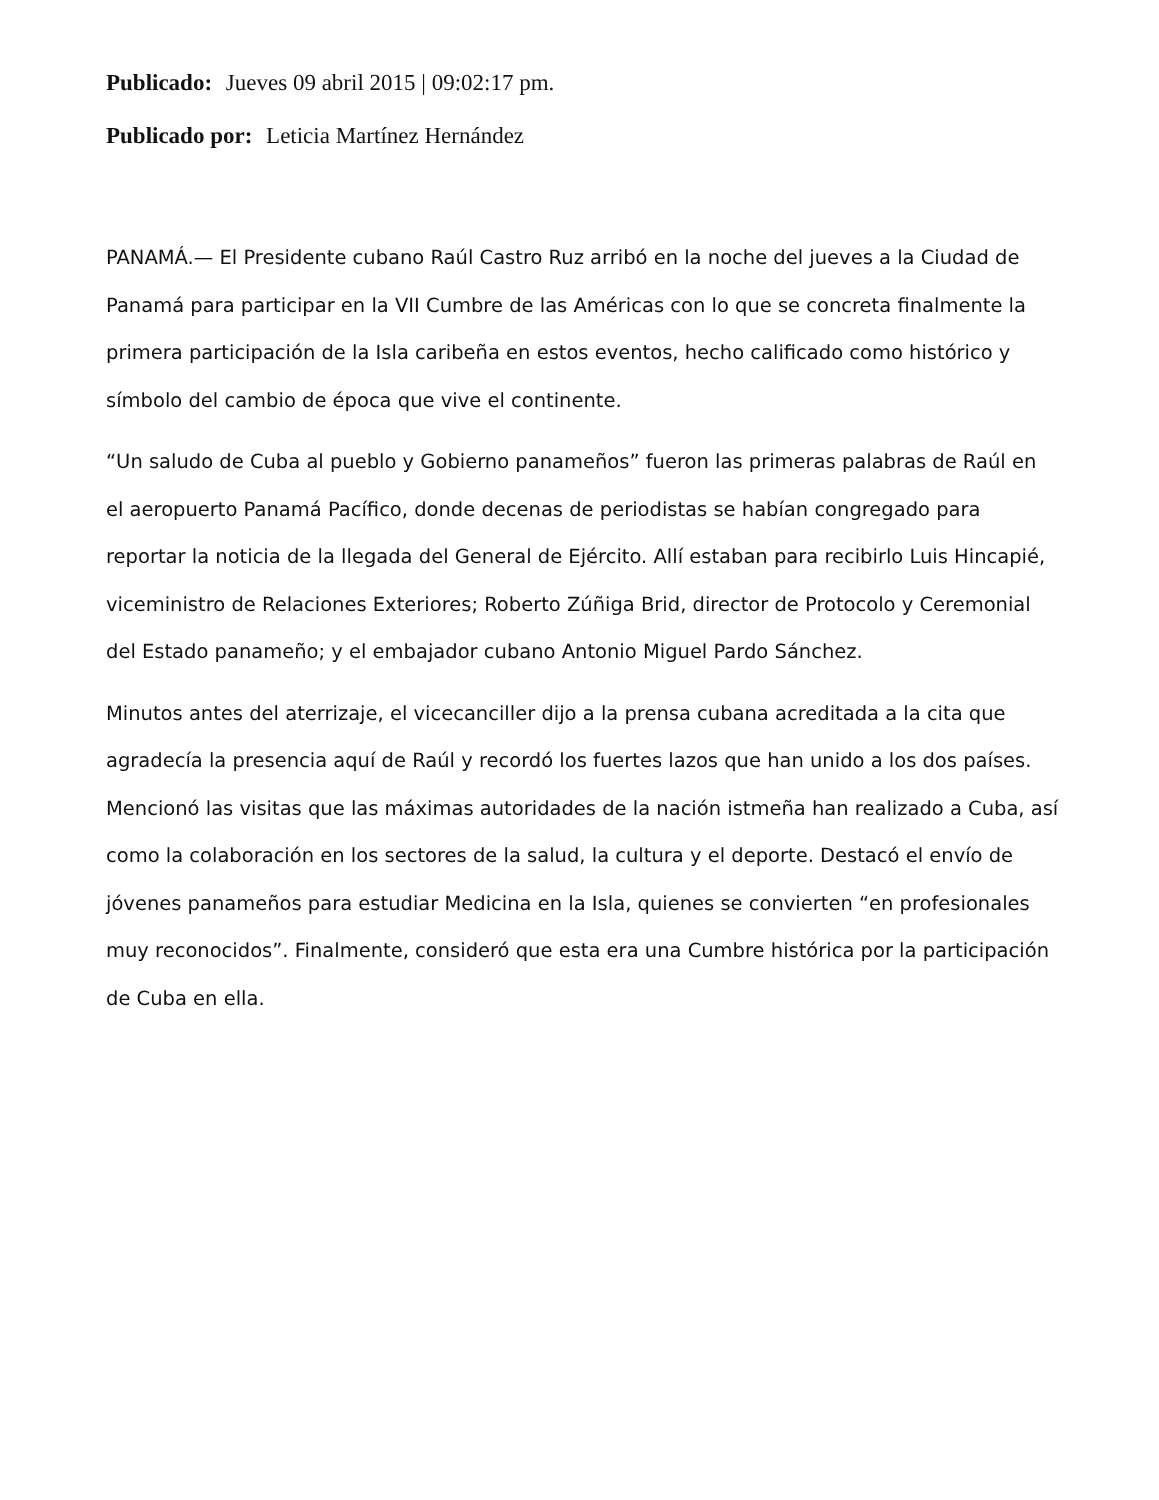Publicado: Jueves 09 abril 2015 | 09:02:17 pm.
Publicado por: Leticia Martínez Hernández
PANAMÁ.— El Presidente cubano Raúl Castro Ruz arribó en la noche del jueves a la Ciudad de Panamá para participar en la VII Cumbre de las Américas con lo que se concreta finalmente la primera participación de la Isla caribeña en estos eventos, hecho calificado como histórico y símbolo del cambio de época que vive el continente.
“Un saludo de Cuba al pueblo y Gobierno panameños” fueron las primeras palabras de Raúl en el aeropuerto Panamá Pacífico, donde decenas de periodistas se habían congregado para reportar la noticia de la llegada del General de Ejército. Allí estaban para recibirlo Luis Hincapié, viceministro de Relaciones Exteriores; Roberto Zúñiga Brid, director de Protocolo y Ceremonial del Estado panameño; y el embajador cubano Antonio Miguel Pardo Sánchez.
Minutos antes del aterrizaje, el vicecanciller dijo a la prensa cubana acreditada a la cita que agradecía la presencia aquí de Raúl y recordó los fuertes lazos que han unido a los dos países. Mencionó las visitas que las máximas autoridades de la nación istmeña han realizado a Cuba, así como la colaboración en los sectores de la salud, la cultura y el deporte. Destacó el envío de jóvenes panameños para estudiar Medicina en la Isla, quienes se convierten “en profesionales muy reconocidos”. Finalmente, consideró que esta era una Cumbre histórica por la participación de Cuba en ella.